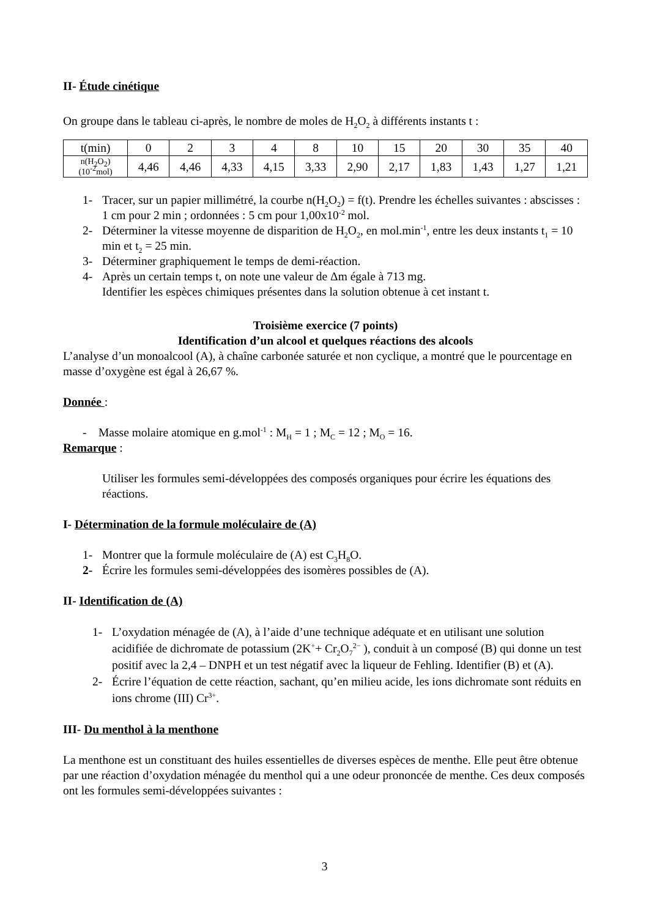II- Étude cinétique
On groupe dans le tableau ci-après, le nombre de moles de H<sub>2</sub>O<sub>2</sub> à différents instants t :
| t(min) | 0 | 2 | 3 | 4 | 8 | 10 | 15 | 20 | 30 | 35 | 40 |
| n(H<sub>2</sub>O<sub>2</sub>) (10<sup>-2</sup>mol) | 4,46 | 4,46 | 4,33 | 4,15 | 3,33 | 2,90 | 2,17 | 1,83 | 1,43 | 1,27 | 1,21 |
1- Tracer, sur un papier millimétré, la courbe n(H<sub>2</sub>O<sub>2</sub>) = f(t). Prendre les échelles suivantes : abscisses : 1 cm pour 2 min ; ordonnées : 5 cm pour 1,00x10<sup>-2</sup> mol.
2- Déterminer la vitesse moyenne de disparition de H<sub>2</sub>O<sub>2</sub>, en mol.min<sup>-1</sup>, entre les deux instants t<sub>1</sub> = 10 min et t<sub>2</sub> = 25 min.
3- Déterminer graphiquement le temps de demi-réaction.
4- Après un certain temps t, on note une valeur de Δm égale à 713 mg.
Identifier les espèces chimiques présentes dans la solution obtenue à cet instant t.
Troisième exercice (7 points)
Identification d’un alcool et quelques réactions des alcools
L’analyse d’un monoalcool (A), à chaîne carbonée saturée et non cyclique, a montré que le pourcentage en masse d’oxygène est égal à 26,67 %.
Donnée :
- Masse molaire atomique en g.mol<sup>-1</sup> : M<sub>H</sub> = 1 ; M<sub>C</sub> = 12 ; M<sub>O</sub> = 16.
Remarque :
Utiliser les formules semi-développées des composés organiques pour écrire les équations des réactions.
I- Détermination de la formule moléculaire de (A)
1- Montrer que la formule moléculaire de (A) est C<sub>3</sub>H<sub>8</sub>O.
2- Écrire les formules semi-développées des isomères possibles de (A).
II- Identification de (A)
1- L’oxydation ménagée de (A), à l’aide d’une technique adéquate et en utilisant une solution acidifiée de dichromate de potassium (2K<sup>+</sup>+ Cr<sub>2</sub>O<sub>7</sub><sup>2−</sup> ), conduit à un composé (B) qui donne un test positif avec la 2,4 – DNPH et un test négatif avec la liqueur de Fehling. Identifier (B) et (A).
2- Écrire l’équation de cette réaction, sachant, qu’en milieu acide, les ions dichromate sont réduits en ions chrome (III) Cr<sup>3+</sup>.
III- Du menthol à la menthone
La menthone est un constituant des huiles essentielles de diverses espèces de menthe. Elle peut être obtenue par une réaction d’oxydation ménagée du menthol qui a une odeur prononcée de menthe. Ces deux composés ont les formules semi-développées suivantes :
3